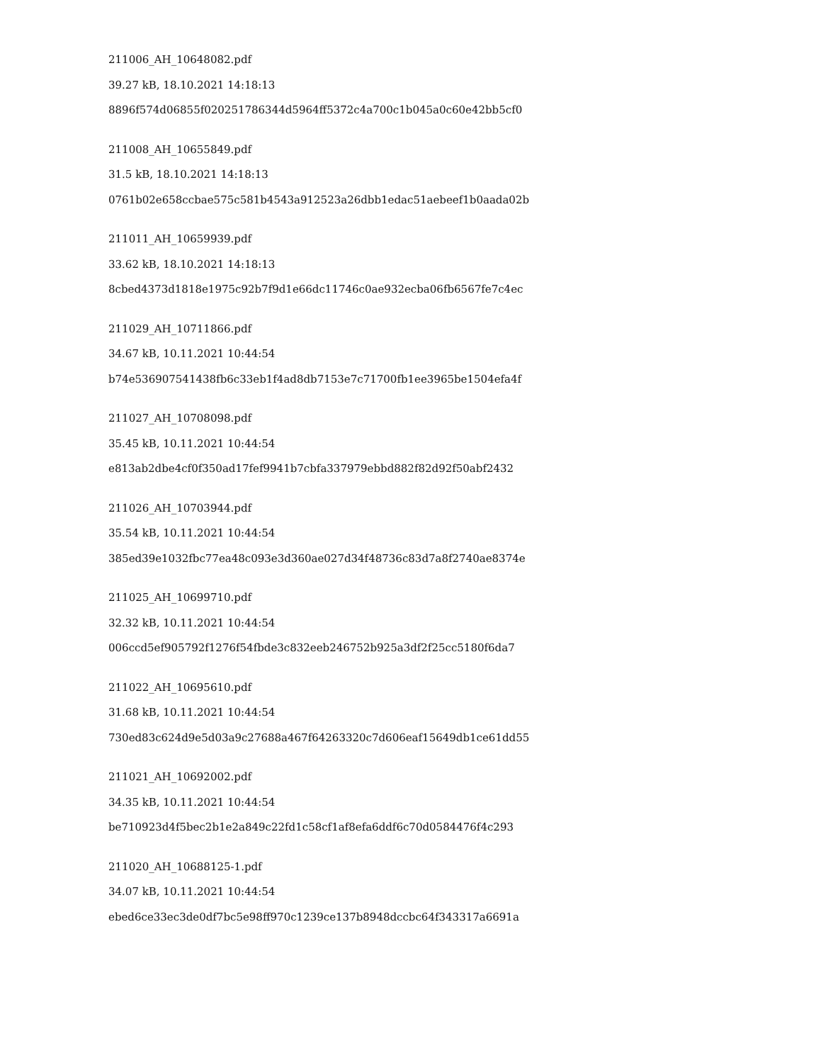211006_AH_10648082.pdf
39.27 kB, 18.10.2021 14:18:13
8896f574d06855f020251786344d5964ff5372c4a700c1b045a0c60e42bb5cf0
211008_AH_10655849.pdf
31.5 kB, 18.10.2021 14:18:13
0761b02e658ccbae575c581b4543a912523a26dbb1edac51aebeef1b0aada02b
211011_AH_10659939.pdf
33.62 kB, 18.10.2021 14:18:13
8cbed4373d1818e1975c92b7f9d1e66dc11746c0ae932ecba06fb6567fe7c4ec
211029_AH_10711866.pdf
34.67 kB, 10.11.2021 10:44:54
b74e536907541438fb6c33eb1f4ad8db7153e7c71700fb1ee3965be1504efa4f
211027_AH_10708098.pdf
35.45 kB, 10.11.2021 10:44:54
e813ab2dbe4cf0f350ad17fef9941b7cbfa337979ebbd882f82d92f50abf2432
211026_AH_10703944.pdf
35.54 kB, 10.11.2021 10:44:54
385ed39e1032fbc77ea48c093e3d360ae027d34f48736c83d7a8f2740ae8374e
211025_AH_10699710.pdf
32.32 kB, 10.11.2021 10:44:54
006ccd5ef905792f1276f54fbde3c832eeb246752b925a3df2f25cc5180f6da7
211022_AH_10695610.pdf
31.68 kB, 10.11.2021 10:44:54
730ed83c624d9e5d03a9c27688a467f64263320c7d606eaf15649db1ce61dd55
211021_AH_10692002.pdf
34.35 kB, 10.11.2021 10:44:54
be710923d4f5bec2b1e2a849c22fd1c58cf1af8efa6ddf6c70d0584476f4c293
211020_AH_10688125-1.pdf
34.07 kB, 10.11.2021 10:44:54
ebed6ce33ec3de0df7bc5e98ff970c1239ce137b8948dccbc64f343317a6691a